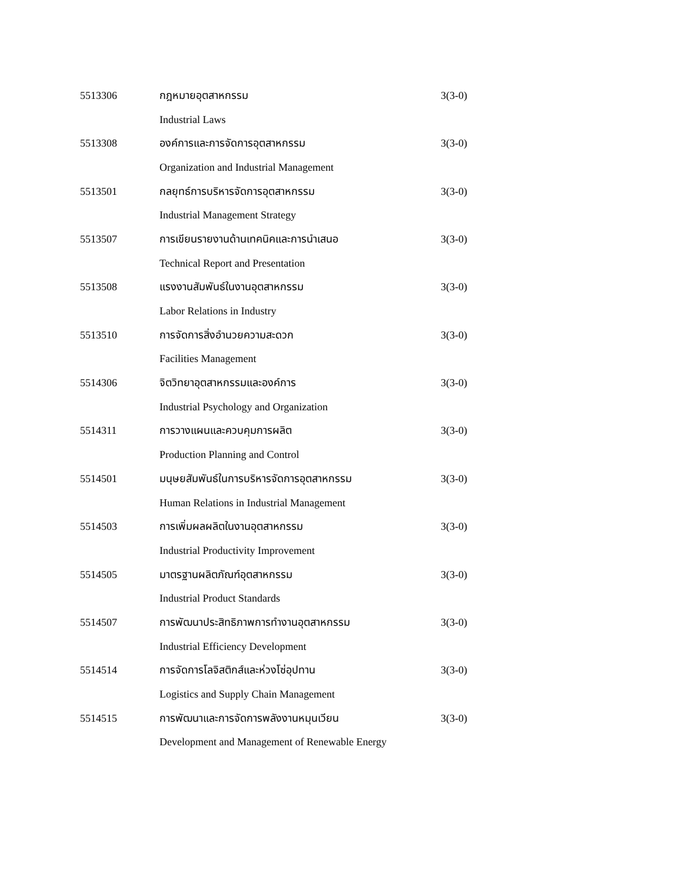5513306 กฎหมายอุตสาหกรรม 3(3-0)
Industrial Laws
5513308 องค์การและการจัดการอุตสาหกรรม 3(3-0)
Organization and Industrial Management
5513501 กลยุทธ์การบริหารจัดการอุตสาหกรรม 3(3-0)
Industrial Management Strategy
5513507 การเขียนรายงานด้านเทคนิคและการนำเสนอ 3(3-0)
Technical Report and Presentation
5513508 แรงงานสัมพันธ์ในงานอุตสาหกรรม 3(3-0)
Labor Relations in Industry
5513510 การจัดการสิ่งอำนวยความสะดวก 3(3-0)
Facilities Management
5514306 จิตวิทยาอุตสาหกรรมและองค์การ 3(3-0)
Industrial Psychology and Organization
5514311 การวางแผนและควบคุมการผลิต 3(3-0)
Production Planning and Control
5514501 มนุษยสัมพันธ์ในการบริหารจัดการอุตสาหกรรม 3(3-0)
Human Relations in Industrial Management
5514503 การเพิ่มผลผลิตในงานอุตสาหกรรม 3(3-0)
Industrial Productivity Improvement
5514505 มาตรฐานผลิตภัณฑ์อุตสาหกรรม 3(3-0)
Industrial Product Standards
5514507 การพัฒนาประสิทธิภาพการทำงานอุตสาหกรรม 3(3-0)
Industrial Efficiency Development
5514514 การจัดการโลจิสติกส์และห่วงโซ่อุปทาน 3(3-0)
Logistics and Supply Chain Management
5514515 การพัฒนาและการจัดการพลังงานหมุนเวียน 3(3-0)
Development and Management of Renewable Energy